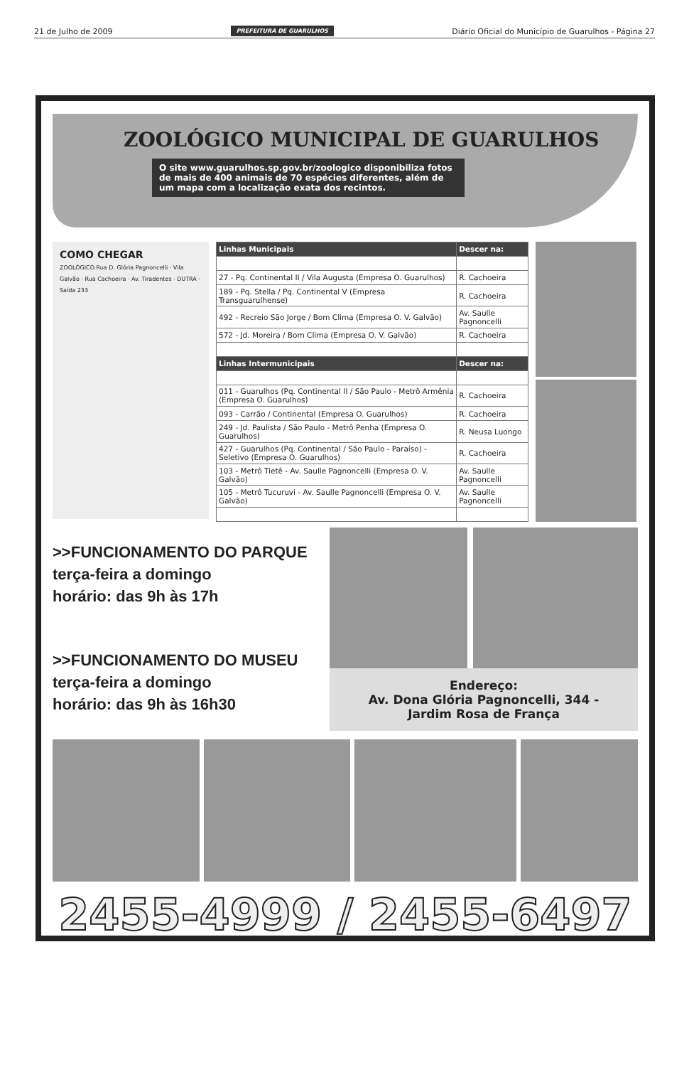21 de Julho de 2009 PREFEITURA DE GUARULHOS Diário Oficial do Município de Guarulhos - Página 27
ZOOLÓGICO MUNICIPAL DE GUARULHOS
O site www.guarulhos.sp.gov.br/zoologico disponibiliza fotos de mais de 400 animais de 70 espécies diferentes, além de um mapa com a localização exata dos recintos.
COMO CHEGAR
ZOOLÓGICO Rua D. Glória Pagnoncelli · Vila Galvão · Rua Cachoeira · Av. Tiradentes · DUTRA · Saída 233
| Linhas Municipais | Descer na: |
| --- | --- |
| 27 - Pq. Continental II / Vila Augusta (Empresa O. Guarulhos) | R. Cachoeira |
| 189 - Pq. Stella / Pq. Continental V (Empresa Transguarulhense) | R. Cachoeira |
| 492 - Recreio São Jorge / Bom Clima (Empresa O. V. Galvão) | Av. Saulle Pagnoncelli |
| 572 - Jd. Moreira / Bom Clima (Empresa O. V. Galvão) | R. Cachoeira |
| Linhas Intermunicipais | Descer na: |
| 011 - Guarulhos (Pq. Continental II / São Paulo - Metrô Armênia (Empresa O. Guarulhos) | R. Cachoeira |
| 093 - Carrão / Continental (Empresa O. Guarulhos) | R. Cachoeira |
| 249 - Jd. Paulista / São Paulo - Metrô Penha (Empresa O. Guarulhos) | R. Neusa Luongo |
| 427 - Guarulhos (Pq. Continental / São Paulo - Paraíso) - Seletivo (Empresa O. Guarulhos) | R. Cachoeira |
| 103 - Metrô Tietê - Av. Saulle Pagnoncelli (Empresa O. V. Galvão) | Av. Saulle Pagnoncelli |
| 105 - Metrô Tucuruvi - Av. Saulle Pagnoncelli (Empresa O. V. Galvão) | Av. Saulle Pagnoncelli |
>>FUNCIONAMENTO DO PARQUE
terça-feira a domingo
horário: das 9h às 17h
>>FUNCIONAMENTO DO MUSEU
terça-feira a domingo
horário: das 9h às 16h30
Endereço:
Av. Dona Glória Pagnoncelli, 344 -
Jardim Rosa de França
2455-4999 / 2455-6497